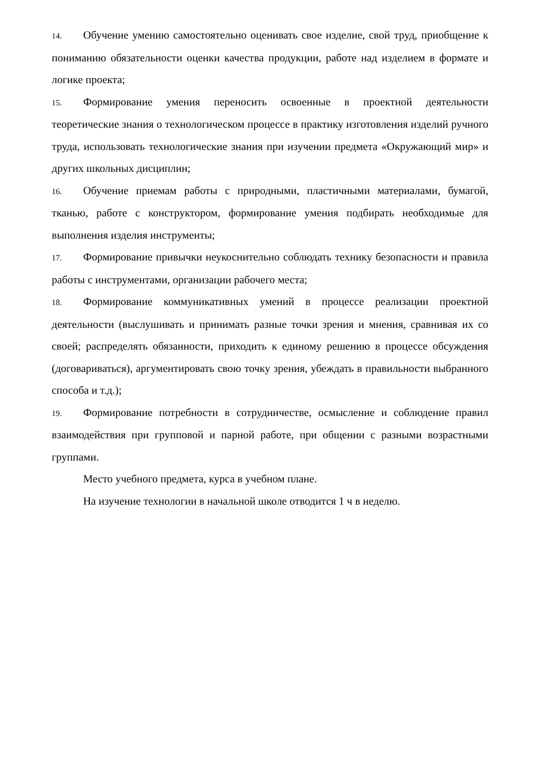14. Обучение умению самостоятельно оценивать свое изделие, свой труд, приобщение к пониманию обязательности оценки качества продукции, работе над изделием в формате и логике проекта;
15. Формирование умения переносить освоенные в проектной деятельности теоретические знания о технологическом процессе в практику изготовления изделий ручного труда, использовать технологические знания при изучении предмета «Окружающий мир» и других школьных дисциплин;
16. Обучение приемам работы с природными, пластичными материалами, бумагой, тканью, работе с конструктором, формирование умения подбирать необходимые для выполнения изделия инструменты;
17. Формирование привычки неукоснительно соблюдать технику безопасности и правила работы с инструментами, организации рабочего места;
18. Формирование коммуникативных умений в процессе реализации проектной деятельности (выслушивать и принимать разные точки зрения и мнения, сравнивая их со своей; распределять обязанности, приходить к единому решению в процессе обсуждения (договариваться), аргументировать свою точку зрения, убеждать в правильности выбранного способа и т.д.);
19. Формирование потребности в сотрудничестве, осмысление и соблюдение правил взаимодействия при групповой и парной работе, при общении с разными возрастными группами.
Место учебного предмета, курса в учебном плане.
На изучение технологии в начальной школе отводится 1 ч в неделю.